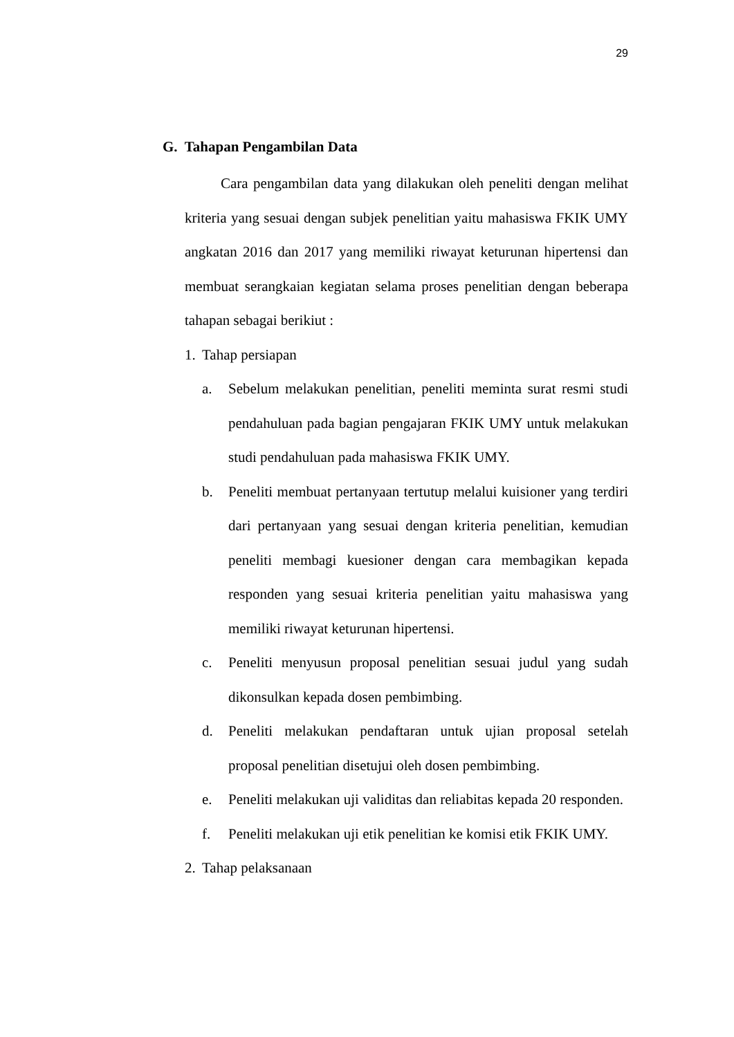29
G. Tahapan Pengambilan Data
Cara pengambilan data yang dilakukan oleh peneliti dengan melihat kriteria yang sesuai dengan subjek penelitian yaitu mahasiswa FKIK UMY angkatan 2016 dan 2017 yang memiliki riwayat keturunan hipertensi dan membuat serangkaian kegiatan selama proses penelitian dengan beberapa tahapan sebagai berikiut :
1. Tahap persiapan
a. Sebelum melakukan penelitian, peneliti meminta surat resmi studi pendahuluan pada bagian pengajaran FKIK UMY untuk melakukan studi pendahuluan pada mahasiswa FKIK UMY.
b. Peneliti membuat pertanyaan tertutup melalui kuisioner yang terdiri dari pertanyaan yang sesuai dengan kriteria penelitian, kemudian peneliti membagi kuesioner dengan cara membagikan kepada responden yang sesuai kriteria penelitian yaitu mahasiswa yang memiliki riwayat keturunan hipertensi.
c. Peneliti menyusun proposal penelitian sesuai judul yang sudah dikonsulkan kepada dosen pembimbing.
d. Peneliti melakukan pendaftaran untuk ujian proposal setelah proposal penelitian disetujui oleh dosen pembimbing.
e. Peneliti melakukan uji validitas dan reliabitas kepada 20 responden.
f. Peneliti melakukan uji etik penelitian ke komisi etik FKIK UMY.
2. Tahap pelaksanaan